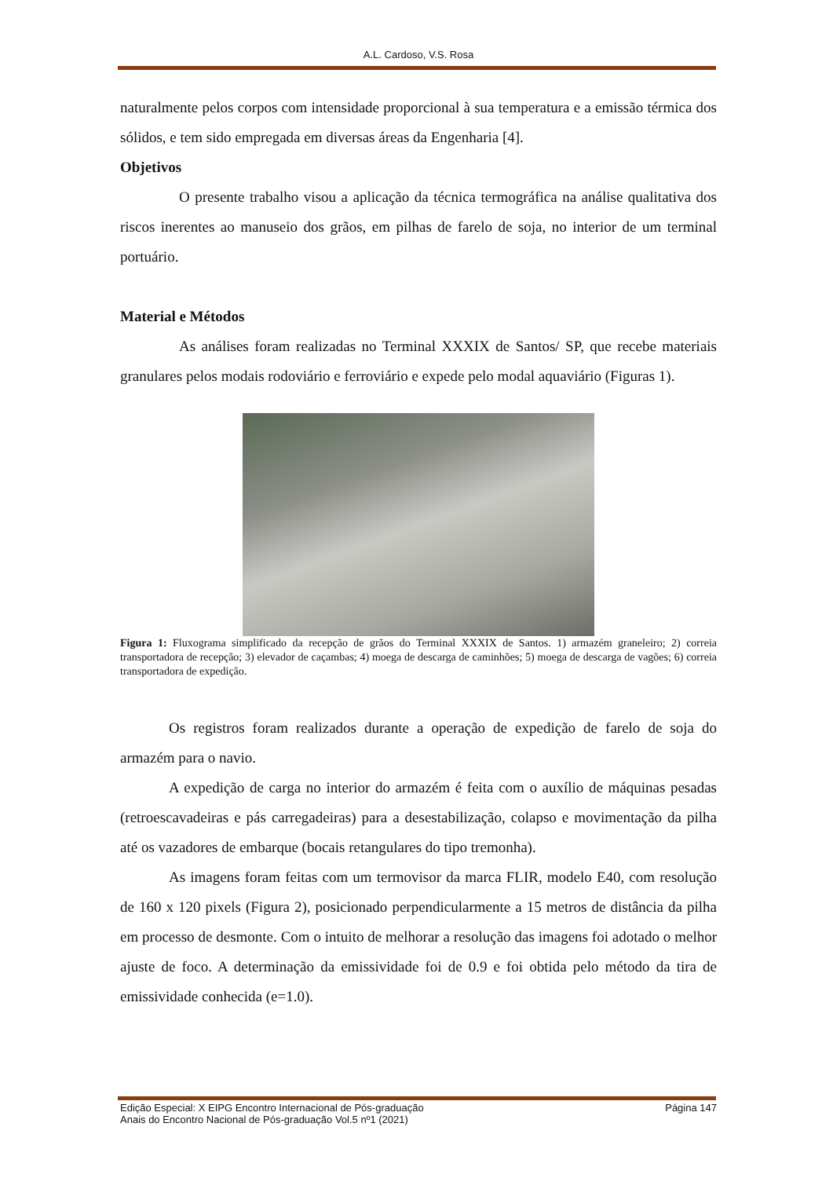A.L. Cardoso, V.S. Rosa
naturalmente pelos corpos com intensidade proporcional à sua temperatura e a emissão térmica dos sólidos, e tem sido empregada em diversas áreas da Engenharia [4].
Objetivos
O presente trabalho visou a aplicação da técnica termográfica na análise qualitativa dos riscos inerentes ao manuseio dos grãos, em pilhas de farelo de soja, no interior de um terminal portuário.
Material e Métodos
As análises foram realizadas no Terminal XXXIX de Santos/ SP, que recebe materiais granulares pelos modais rodoviário e ferroviário e expede pelo modal aquaviário (Figuras 1).
Figura 1: Fluxograma simplificado da recepção de grãos do Terminal XXXIX de Santos. 1) armazém graneleiro; 2) correia transportadora de recepção; 3) elevador de caçambas; 4) moega de descarga de caminhões; 5) moega de descarga de vagões; 6) correia transportadora de expedição.
Os registros foram realizados durante a operação de expedição de farelo de soja do armazém para o navio.
A expedição de carga no interior do armazém é feita com o auxílio de máquinas pesadas (retroescavadeiras e pás carregadeiras) para a desestabilização, colapso e movimentação da pilha até os vazadores de embarque (bocais retangulares do tipo tremonha).
As imagens foram feitas com um termovisor da marca FLIR, modelo E40, com resolução de 160 x 120 pixels (Figura 2), posicionado perpendicularmente a 15 metros de distância da pilha em processo de desmonte. Com o intuito de melhorar a resolução das imagens foi adotado o melhor ajuste de foco. A determinação da emissividade foi de 0.9 e foi obtida pelo método da tira de emissividade conhecida (e=1.0).
Edição Especial: X EIPG Encontro Internacional de Pós-graduação
Anais do Encontro Nacional de Pós-graduação Vol.5 nº1 (2021)
Página 147